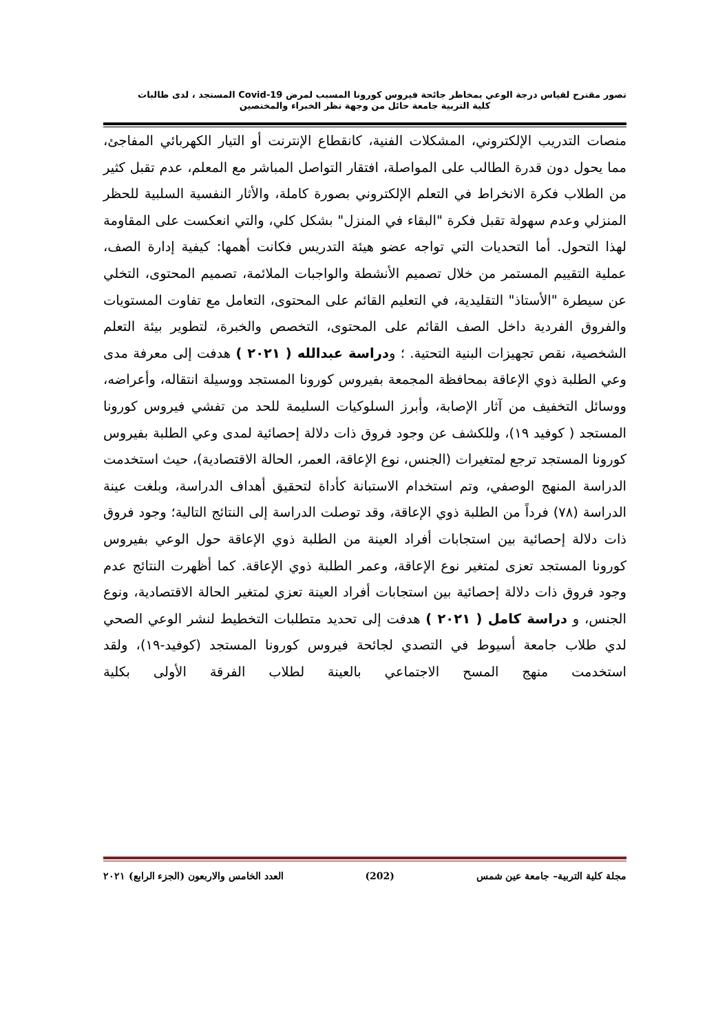تصور مقترح لقياس درجة الوعي بمخاطر جائحة فيروس كورونا المسبب لمرض Covid-19 المستجد ، لدى طالبات
كلية التربية جامعة حائل من وجهة نظر الخبراء والمختصين
منصات التدريب الإلكتروني، المشكلات الفنية، كانقطاع الإنترنت أو التيار الكهربائي المفاجئ، مما يحول دون قدرة الطالب على المواصلة، افتقار التواصل المباشر مع المعلم، عدم تقبل كثير من الطلاب فكرة الانخراط في التعلم الإلكتروني بصورة كاملة، والأثار النفسية السلبية للحظر المنزلي وعدم سهولة تقبل فكرة "البقاء في المنزل" بشكل كلي، والتي انعكست على المقاومة لهذا التحول. أما التحديات التي تواجه عضو هيئة التدريس فكانت أهمها: كيفية إدارة الصف، عملية التقييم المستمر من خلال تصميم الأنشطة والواجبات الملائمة، تصميم المحتوى، التخلي عن سيطرة "الأستاذ" التقليدية، في التعليم القائم على المحتوى، التعامل مع تفاوت المستويات والفروق الفردية داخل الصف القائم على المحتوى، التخصص والخبرة، لتطوير بيئة التعلم الشخصية، نقص تجهيزات البنية التحتية. ؛ ودراسة عبدالله ( ٢٠٢١ ) هدفت إلى معرفة مدى وعي الطلبة ذوي الإعاقة بمحافظة المجمعة بفيروس كورونا المستجد ووسيلة انتقاله، وأعراضه، ووسائل التخفيف من آثار الإصابة، وأبرز السلوكيات السليمة للحد من تفشي فيروس كورونا المستجد ( كوفيد ١٩)، وللكشف عن وجود فروق ذات دلالة إحصائية لمدى وعي الطلبة بفيروس كورونا المستجد ترجع لمتغيرات (الجنس، نوع الإعاقة، العمر، الحالة الاقتصادية)، حيث استخدمت الدراسة المنهج الوصفي، وتم استخدام الاستبانة كأداة لتحقيق أهداف الدراسة، وبلغت عينة الدراسة (٧٨) فرداً من الطلبة ذوي الإعاقة، وقد توصلت الدراسة إلى النتائج التالية؛ وجود فروق ذات دلالة إحصائية بين استجابات أفراد العينة من الطلبة ذوي الإعاقة حول الوعي بفيروس كورونا المستجد تعزى لمتغير نوع الإعاقة، وعمر الطلبة ذوي الإعاقة. كما أظهرت النتائج عدم وجود فروق ذات دلالة إحصائية بين استجابات أفراد العينة تعزي لمتغير الحالة الاقتصادية، ونوع الجنس، و دراسة كامل ( ٢٠٢١ ) هدفت إلى تحديد متطلبات التخطيط لنشر الوعي الصحي لدي طلاب جامعة أسيوط في التصدي لجائحة فيروس كورونا المستجد (كوفيد-١٩)، ولقد استخدمت منهج المسح الاجتماعي بالعينة لطلاب الفرقة الأولى بكلية
مجلة كلية التربية– جامعة عين شمس (202) العدد الخامس والاربعون (الجزء الرابع) ٢٠٢١